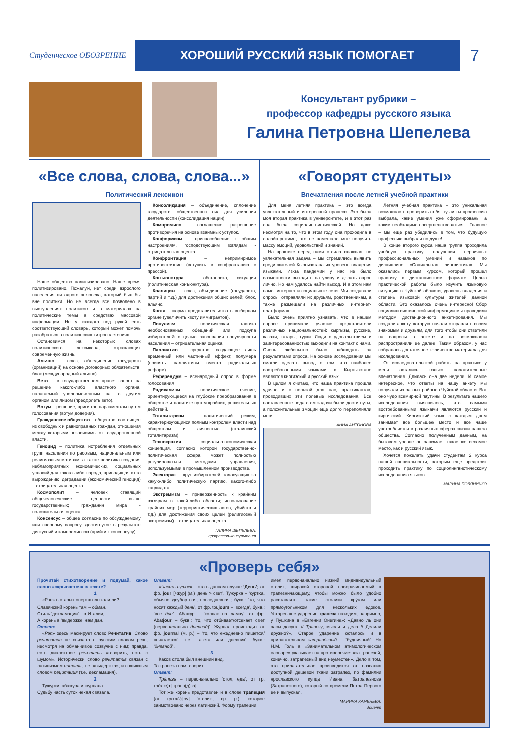Студенческое ОБОЗРЕНИЕ
ХОРОШИЙ РУССКИЙ ЯЗЫК ПОМОГАЕТ
7
Консультант рубрики –
профессор кафедры русского языка
Галина Петровна Шепелева
«Все слова, слова, слова...»
Политический лексикон
Наше общество политизировано. Наше время политизировано. Пожалуй, нет среди взрослого населения ни одного человека, который был бы вне политики. Но не всегда все позволено в выступлениях политиков и в материалах на политические темы в средствах массовой информации. Не у каждого под рукой есть соответствующий словарь, который может помочь разобраться в политических хитросплетениях.
Остановимся на некоторых словах политического лексикона, отражающих современную жизнь.
Альянс – союз, объединение государств (организаций) на основе договорных обязательств; блок (международный альянс).
Вето – в государственном праве: запрет на решение какого-либо властного органа, налагаемый уполномоченным на то другим органом или лицом (преодолеть вето).
Вотум – решение, принятое парламентом путем голосования (вотум доверия).
Гражданское общество – общество, состоящее из свободных и равноправных граждан, отношения между которыми независимы от государственной власти.
Геноцид – политика истребления отдельных групп населения по расовым, национальным или религиозным мотивам, а также политика создания неблагоприятных экономических, социальных условий для какого-либо народа, приводящая к его вырождению, деградации (экономический геноцид) – отрицательная оценка.
Космополит – человек, ставящий общечеловеческие ценности выше государственных; гражданин мира - положительная оценка.
Консенсус – общее согласие по обсуждаемому или спорному вопросу, достигнутое в результате дискуссий и компромиссов (прийти к консенсусу).
Консолидация – объединение, сплочение государств, общественных сил для усиления деятельности (консолидация нации).
Компромисс – соглашение, разрешение противоречия на основе взаимных уступок.
Конформизм – приспособление к общим настроениям, господствующим взглядам - отрицательная оценка.
Конфронтация – непримиримое противостояние (вступить в конфронтацию с прессой).
Конъюнктура – обстановка, ситуация (политическая конъюнктура).
Коалиция – союз, объединение (государств, партий и т.д.) для достижения общих целей; блок, альянс.
Квота – норма представительства в выборном органе (увеличить квоту иммигрантов).
Популизм – политическая тактика необоснованных обещаний или подкупа избирателей с целью завоевания популярности населения – отрицательная оценка.
Паллиатив – средство, создающее лишь временный или частичный эффект, полумера (принять паллиативы вместо радикальных реформ).
Референдум – всенародный опрос в форме голосования.
Радикализм – политическое течение, ориентирующееся на глубокие преобразования в обществе и политике путем крайних, решительных действий.
Тоталитаризм – политический режим, характеризующийся полным контролем власти над обществом и личностью (сталинский тоталитаризм).
Технократия – социально-экономическая концепция, согласно которой государственно-политическая сфера может полностью регулироваться методами управления, используемыми в промышленном производстве.
Электорат – круг избирателей, голосующих за какую-либо политическую партию, какого-либо кандидата.
Экстремизм – приверженность к крайним взглядам в какой-либо области; использование крайних мер (террористических актов, убийств и т.д.) для достижения своих целей (религиозный экстремизм) – отрицательная оценка.
ГАЛИНА ШЕПЕЛЕВА,
профессор-консультант
«Говорят студенты»
Впечатления после летней учебной практики
Для меня летняя практика – это всегда увлекательный и интересный процесс. Это была моя вторая практика в университете, и в этот раз она была социолингвистической. Но даже несмотря на то, что в этом году она проходила в онлайн-режиме, это не помешало мне получить массу эмоций, удовольствий и знаний.
На практике перед нами стояла сложная, но увлекательная задача – мы стремились выявить среди жителей Кыргызстана их уровень владения языками. Из-за пандемии у нас не было возможности выходить на улицу и делать опрос лично. Но нам удалось найти выход. И в этом нам помог интернет и социальные сети. Мы создавали опросы, отправляли их друзьям, родственникам, а также размещали на различных интернет-платформах.
Было очень приятно узнавать, что в нашем опросе принимали участие представители различных национальностей: кыргызы, русские, казахи, татары, турки. Люди с удовольствием и заинтересованностью выходили на контакт с нами. Очень любопытно было наблюдать за результатами опроса. На основе исследования мы смогли сделать вывод о том, что наиболее востребованными языками в Кыргызстане являются киргизский и русский язык.
В целом я считаю, что наша практика прошла удачно и с пользой для нас, практикантов, проводивших эти полевые исследования. Все поставленные педагогом задачи были достигнуты, а положительные эмоции еще долго переполняли меня.
АННА АНТОНОВА
Летняя учебная практика – это уникальная возможность проверить себя: ту ли ты профессию выбрала, какие умения уже сформированы, а каким необходимо совершенствоваться… Главное – мы еще раз убедились в том, что будущую профессию выбрали по душе!
В конце второго курса наша группа проходила учебную практику получения первичных профессиональных умений и навыков по дисциплине «Социальная лингвистика». Мы оказались первым курсом, который прошел практику в дистанционном формате. Целью практической работы было изучить языковую ситуацию в Чуйской области, уровень владения и степень языковой культуры жителей данной области. Это оказалось очень интересно! Сбор социолингвистической информации мы проводили методом дистанционного анкетирования. Мы создали анкету, которую начали отправлять своим знакомым и друзьям, для того чтобы они ответили на вопросы в анкете и по возможности распространили ее далее. Таким образом, у нас собралось достаточное количество материала для исследования.
От исследовательской работы на практике у меня остались только положительные впечатления. Длилась она две недели. И самое интересное, что ответы на нашу анкету мы получали из разных районов Чуйской области. Вот оно чудо всемирной паутины! В результате нашего исследования выяснилось, что самыми востребованными языками являются русский и киргизский. Киргизский язык с каждым днем занимает все большее место и все чаще употребляется в различных сферах жизни нашего общества. Согласно полученным данным, на бытовом уровне он занимает такое же весомое место, как и русский язык.
Хочется пожелать удачи студентам 2 курса нашей специальности, которым еще предстоит проходить практику по социолингвистическому исследованию языков.
МАРИНА ПОЛЯНИЧКО
«Проверь себя»
Прочитай стихотворение и подумай, какое слово «скрывается» в тексте?
1
«Рэп» в старых операх слыхали ли?
Славянский корень там – обман.
Стиль ‘декламации’ – в Италии,
А корень в ‘выдержке’ нам дан.
Ответ:
«Рэп» здесь маскирует слово Речитатив. Слово речитатив не связано с русским словом речь, несмотря на обманчивое созвучие с ним; правда, есть диалектное ре́четать «говорить, есть с шумом». Исторически слово речитатив связан с латинизмом цитата, т.е. «выдержка», и с книжным словом рецитация (т.е. декламация).
2
Тужурки, абажура и журнала
Судьбу часть суток некая связала.
Ответ:
«Часть суток» – это в данном случае ‘День’; от фр. jour [≈жур] (м.) ‘день > свет’. Тужурка – ‘куртка, обычно двубортная, повседневная’; букв.: ‘то, что носят каждый день’, от фр. toujours – ‘всегда’, букв.: ‘все дни’. Абажур – ‘колпак на лампу’, от фр. Abatjour – букв.: ‘то, что отбивает/отсекает свет (первоначально дневной)’. Журнал происходит от фр. journal (м. р.) – ‘то, что ежедневно пишется/печатается’, т.е. ‘газета или дневник’, букв.: ‘дневной’.
3
Каков стола был внешний вид,
То трапеза нам говорит.
Ответ:
Тра́пеза – первоначально ‘стол, еда’, от гр. τράπεζα [тра́пэ(д)за].
Тот же корень представлен и в слове трапеция (от τραπέζι[ov] ‘столик’, ср. р.), которое заимствовано через латинский. Форму трапеции
имел первоначально низкий индивидуальный столик, широкой стороной поворачиваемый к трапезничающему, чтобы можно было удобно расставлять такие столики кру́гом или прямоугольником для нескольких едоков. Устаревшее ударение трапе́за находим, например, у Пушкина в «Евгении Онегине»: «Давно ль они часы досуга, // Трапезу, мысли и дела // Делили дружно?». Старое ударение осталось и в прилагательном затрапе́зный - ‘будничный’. Но Н.М. Голь в «Занимательном этимологическом словаре» указывает на противоречие: «за трапезой, конечно, затрапезный вид неуместен». Дело в том, что прилагательное производится от названия доступной дешевой ткани затрапез, по фамилии ярославского купца Ивана Затрапезнова (Затрапезного), который со времени Петра Первого ее и выпускал.
МАРИНА КАМЕНЕВА,
доцент